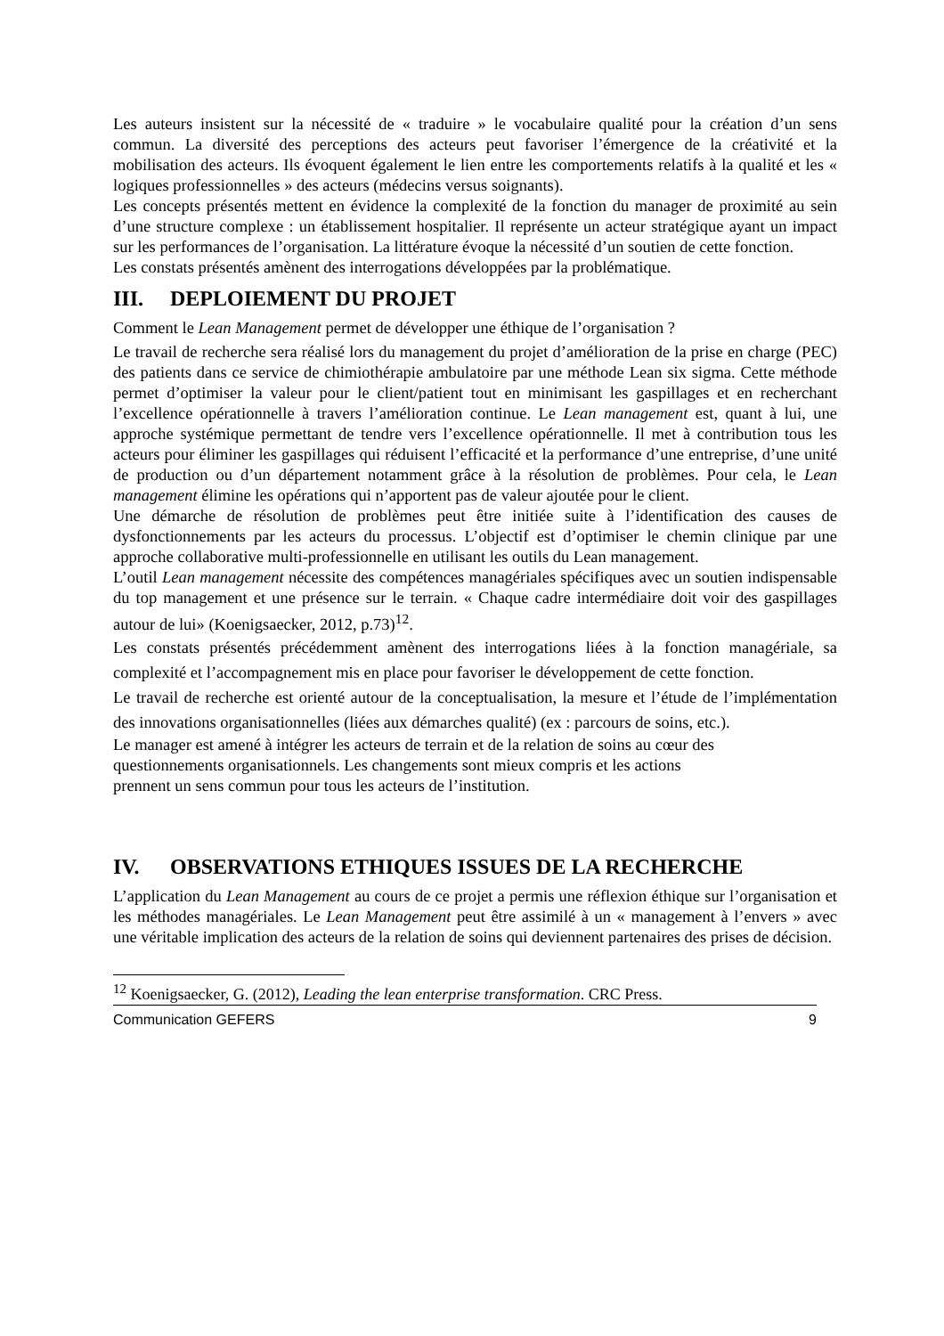Les auteurs insistent sur la nécessité de « traduire » le vocabulaire qualité pour la création d’un sens commun. La diversité des perceptions des acteurs peut favoriser l’émergence de la créativité et la mobilisation des acteurs. Ils évoquent également le lien entre les comportements relatifs à la qualité et les « logiques professionnelles » des acteurs (médecins versus soignants).
Les concepts présentés mettent en évidence la complexité de la fonction du manager de proximité au sein d’une structure complexe : un établissement hospitalier. Il représente un acteur stratégique ayant un impact sur les performances de l’organisation. La littérature évoque la nécessité d’un soutien de cette fonction.
Les constats présentés amènent des interrogations développées par la problématique.
III. DEPLOIEMENT DU PROJET
Comment le Lean Management permet de développer une éthique de l’organisation ?
Le travail de recherche sera réalisé lors du management du projet d’amélioration de la prise en charge (PEC) des patients dans ce service de chimiothérapie ambulatoire par une méthode Lean six sigma. Cette méthode permet d’optimiser la valeur pour le client/patient tout en minimisant les gaspillages et en recherchant l’excellence opérationnelle à travers l’amélioration continue. Le Lean management est, quant à lui, une approche systémique permettant de tendre vers l’excellence opérationnelle. Il met à contribution tous les acteurs pour éliminer les gaspillages qui réduisent l’efficacité et la performance d’une entreprise, d’une unité de production ou d’un département notamment grâce à la résolution de problèmes. Pour cela, le Lean management élimine les opérations qui n’apportent pas de valeur ajoutée pour le client.
Une démarche de résolution de problèmes peut être initiée suite à l’identification des causes de dysfonctionnements par les acteurs du processus. L’objectif est d’optimiser le chemin clinique par une approche collaborative multi-professionnelle en utilisant les outils du Lean management.
L’outil Lean management nécessite des compétences managériales spécifiques avec un soutien indispensable du top management et une présence sur le terrain. « Chaque cadre intermédiaire doit voir des gaspillages autour de lui» (Koenigsaecker, 2012, p.73)<sup>12</sup>.
Les constats présentés précédemment amènent des interrogations liées à la fonction managériale, sa complexité et l’accompagnement mis en place pour favoriser le développement de cette fonction.
Le travail de recherche est orienté autour de la conceptualisation, la mesure et l’étude de l’implémentation des innovations organisationnelles (liées aux démarches qualité) (ex : parcours de soins, etc.).
Le manager est amené à intégrer les acteurs de terrain et de la relation de soins au cœur des
questionnements organisationnels. Les changements sont mieux compris et les actions
prennent un sens commun pour tous les acteurs de l’institution.
IV. OBSERVATIONS ETHIQUES ISSUES DE LA RECHERCHE
L’application du Lean Management au cours de ce projet a permis une réflexion éthique sur l’organisation et les méthodes managériales. Le Lean Management peut être assimilé à un « management à l’envers » avec une véritable implication des acteurs de la relation de soins qui deviennent partenaires des prises de décision.
<sup>12</sup> Koenigsaecker, G. (2012), Leading the lean enterprise transformation. CRC Press.
Communication GEFERS 9